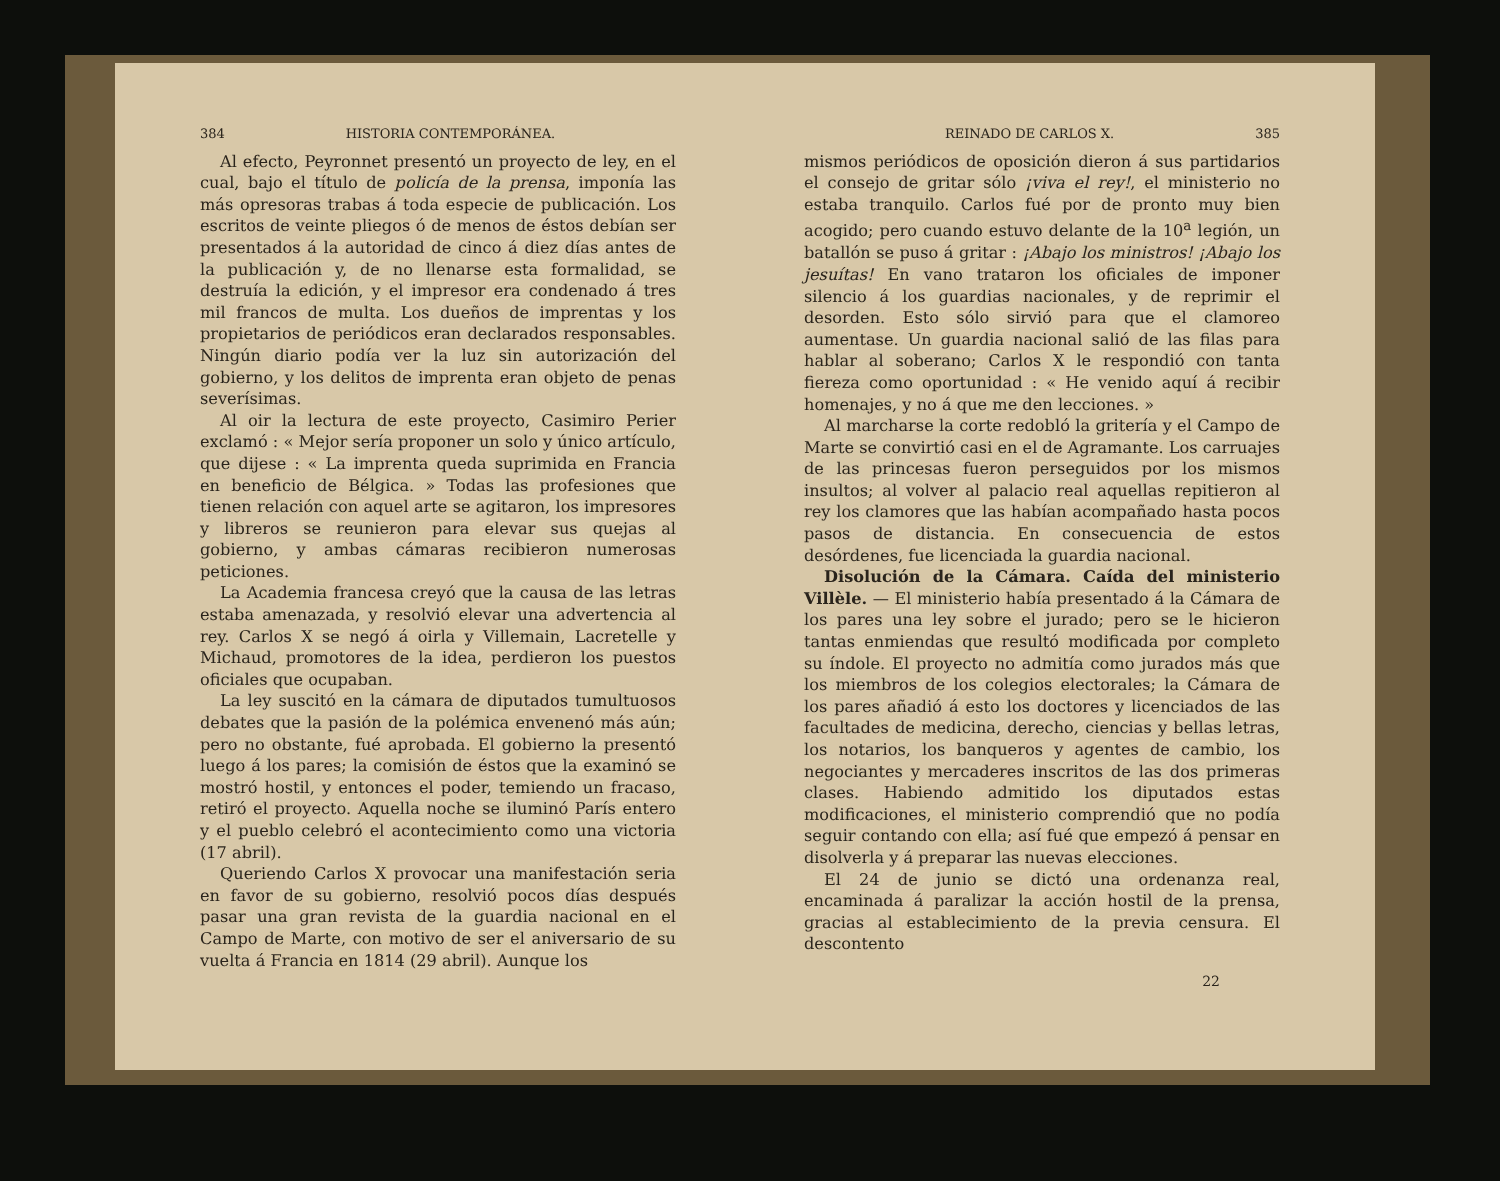384 HISTORIA CONTEMPORÁNEA.
Al efecto, Peyronnet presentó un proyecto de ley, en el cual, bajo el título de policía de la prensa, imponía las más opresoras trabas á toda especie de publicación. Los escritos de veinte pliegos ó de menos de éstos debían ser presentados á la autoridad de cinco á diez días antes de la publicación y, de no llenarse esta formalidad, se destruía la edición, y el impresor era condenado á tres mil francos de multa. Los dueños de imprentas y los propietarios de periódicos eran declarados responsables. Ningún diario podía ver la luz sin autorización del gobierno, y los delitos de imprenta eran objeto de penas severísimas.
Al oir la lectura de este proyecto, Casimiro Perier exclamó : « Mejor sería proponer un solo y único artículo, que dijese : « La imprenta queda suprimida en Francia en beneficio de Bélgica. » Todas las profesiones que tienen relación con aquel arte se agitaron, los impresores y libreros se reunieron para elevar sus quejas al gobierno, y ambas cámaras recibieron numerosas peticiones.
La Academia francesa creyó que la causa de las letras estaba amenazada, y resolvió elevar una advertencia al rey. Carlos X se negó á oirla y Villemain, Lacretelle y Michaud, promotores de la idea, perdieron los puestos oficiales que ocupaban.
La ley suscitó en la cámara de diputados tumultuosos debates que la pasión de la polémica envenenó más aún; pero no obstante, fué aprobada. El gobierno la presentó luego á los pares; la comisión de éstos que la examinó se mostró hostil, y entonces el poder, temiendo un fracaso, retiró el proyecto. Aquella noche se iluminó París entero y el pueblo celebró el acontecimiento como una victoria (17 abril).
Queriendo Carlos X provocar una manifestación seria en favor de su gobierno, resolvió pocos días después pasar una gran revista de la guardia nacional en el Campo de Marte, con motivo de ser el aniversario de su vuelta á Francia en 1814 (29 abril). Aunque los
REINADO DE CARLOS X. 385
mismos periódicos de oposición dieron á sus partidarios el consejo de gritar sólo ¡viva el rey!, el ministerio no estaba tranquilo. Carlos fué por de pronto muy bien acogido; pero cuando estuvo delante de la 10<sup>a</sup> legión, un batallón se puso á gritar : ¡Abajo los ministros! ¡Abajo los jesuítas! En vano trataron los oficiales de imponer silencio á los guardias nacionales, y de reprimir el desorden. Esto sólo sirvió para que el clamoreo aumentase. Un guardia nacional salió de las filas para hablar al soberano; Carlos X le respondió con tanta fiereza como oportunidad : « He venido aquí á recibir homenajes, y no á que me den lecciones. »
Al marcharse la corte redobló la gritería y el Campo de Marte se convirtió casi en el de Agramante. Los carruajes de las princesas fueron perseguidos por los mismos insultos; al volver al palacio real aquellas repitieron al rey los clamores que las habían acompañado hasta pocos pasos de distancia. En consecuencia de estos desórdenes, fue licenciada la guardia nacional.
Disolución de la Cámara. Caída del ministerio Villèle. — El ministerio había presentado á la Cámara de los pares una ley sobre el jurado; pero se le hicieron tantas enmiendas que resultó modificada por completo su índole. El proyecto no admitía como jurados más que los miembros de los colegios electorales; la Cámara de los pares añadió á esto los doctores y licenciados de las facultades de medicina, derecho, ciencias y bellas letras, los notarios, los banqueros y agentes de cambio, los negociantes y mercaderes inscritos de las dos primeras clases. Habiendo admitido los diputados estas modificaciones, el ministerio comprendió que no podía seguir contando con ella; así fué que empezó á pensar en disolverla y á preparar las nuevas elecciones.
El 24 de junio se dictó una ordenanza real, encaminada á paralizar la acción hostil de la prensa, gracias al establecimiento de la previa censura. El descontento
22